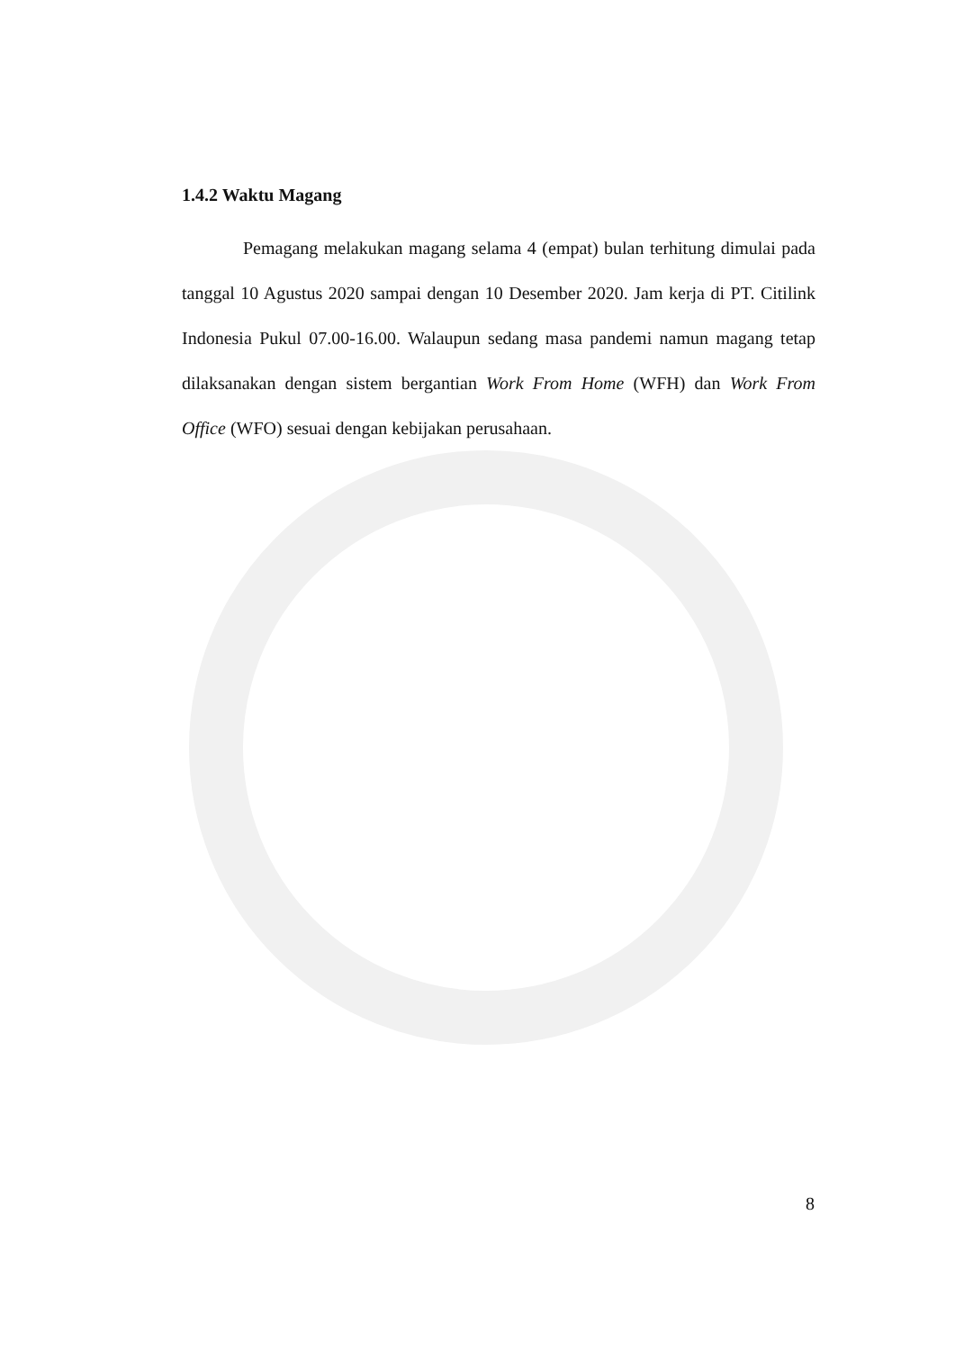1.4.2 Waktu Magang
Pemagang melakukan magang selama 4 (empat) bulan terhitung dimulai pada tanggal 10 Agustus 2020 sampai dengan 10 Desember 2020. Jam kerja di PT. Citilink Indonesia Pukul 07.00-16.00. Walaupun sedang masa pandemi namun magang tetap dilaksanakan dengan sistem bergantian Work From Home (WFH) dan Work From Office (WFO) sesuai dengan kebijakan perusahaan.
8